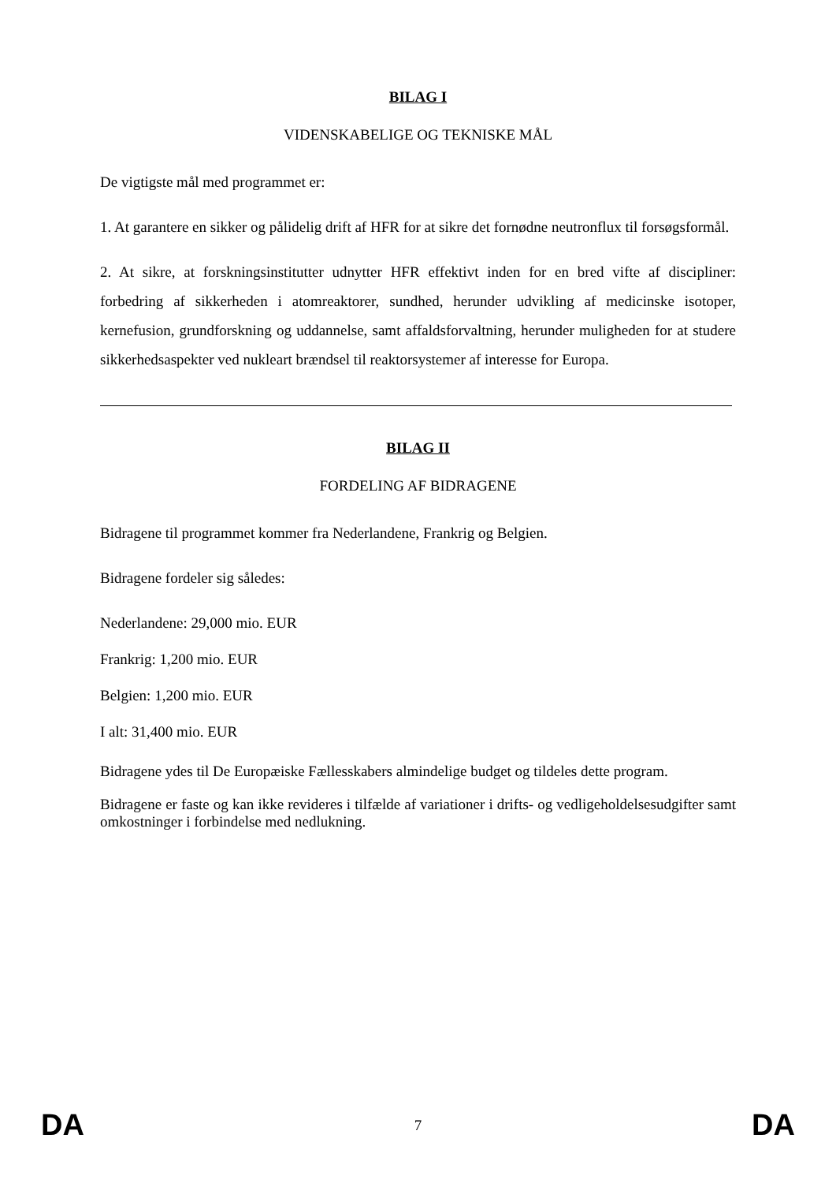BILAG I
VIDENSKABELIGE OG TEKNISKE MÅL
De vigtigste mål med programmet er:
1. At garantere en sikker og pålidelig drift af HFR for at sikre det fornødne neutronflux til forsøgsformål.
2. At sikre, at forskningsinstitutter udnytter HFR effektivt inden for en bred vifte af discipliner: forbedring af sikkerheden i atomreaktorer, sundhed, herunder udvikling af medicinske isotoper, kernefusion, grundforskning og uddannelse, samt affaldsforvaltning, herunder muligheden for at studere sikkerhedsaspekter ved nukleart brændsel til reaktorsystemer af interesse for Europa.
BILAG II
FORDELING AF BIDRAGENE
Bidragene til programmet kommer fra Nederlandene, Frankrig og Belgien.
Bidragene fordeler sig således:
Nederlandene: 29,000 mio. EUR
Frankrig: 1,200 mio. EUR
Belgien: 1,200 mio. EUR
I alt: 31,400 mio. EUR
Bidragene ydes til De Europæiske Fællesskabers almindelige budget og tildeles dette program.
Bidragene er faste og kan ikke revideres i tilfælde af variationer i drifts- og vedligeholdelsesudgifter samt omkostninger i forbindelse med nedlukning.
DA 7 DA